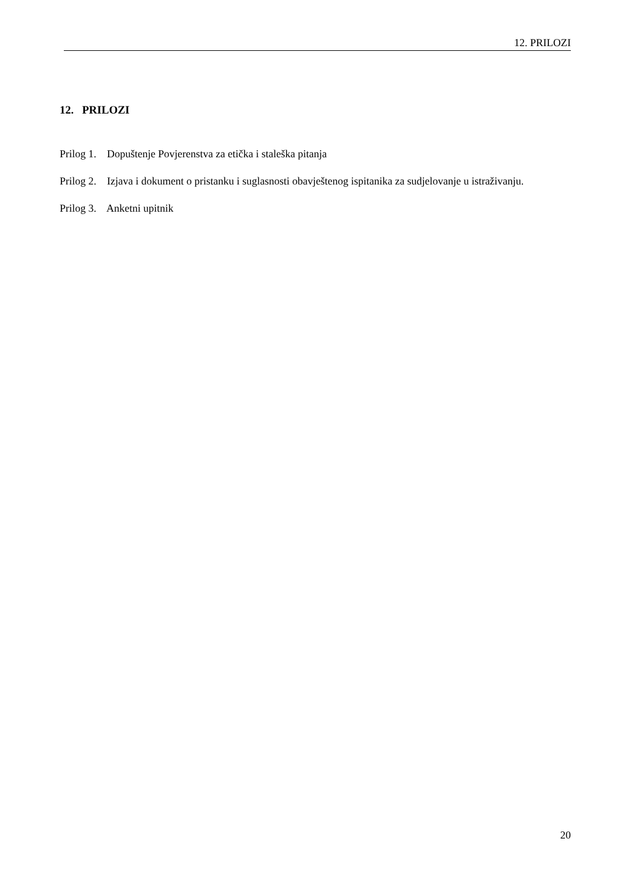12. PRILOZI
12. PRILOZI
Prilog 1. Dopuštenje Povjerenstva za etička i staleška pitanja
Prilog 2. Izjava i dokument o pristanku i suglasnosti obavještenog ispitanika za sudjelovanje u istraživanju.
Prilog 3. Anketni upitnik
20